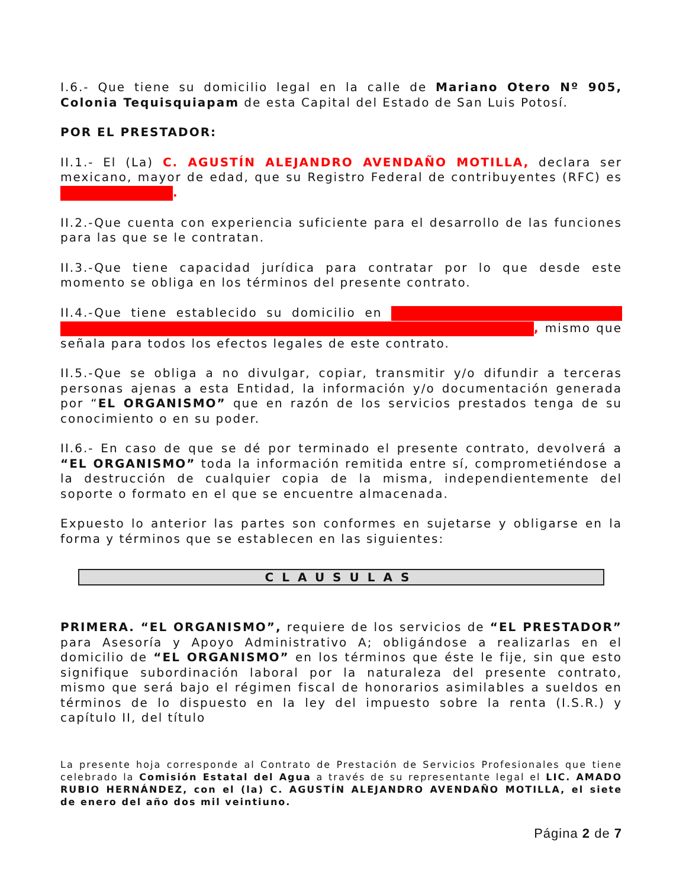I.6.- Que tiene su domicilio legal en la calle de Mariano Otero Nº 905, Colonia Tequisquiapam de esta Capital del Estado de San Luis Potosí.
POR EL PRESTADOR:
II.1.- El (La) C. AGUSTÍN ALEJANDRO AVENDAÑO MOTILLA, declara ser mexicano, mayor de edad, que su Registro Federal de contribuyentes (RFC) es .
II.2.-Que cuenta con experiencia suficiente para el desarrollo de las funciones para las que se le contratan.
II.3.-Que tiene capacidad jurídica para contratar por lo que desde este momento se obliga en los términos del presente contrato.
II.4.-Que tiene establecido su domicilio en , mismo que señala para todos los efectos legales de este contrato.
II.5.-Que se obliga a no divulgar, copiar, transmitir y/o difundir a terceras personas ajenas a esta Entidad, la información y/o documentación generada por “EL ORGANISMO” que en razón de los servicios prestados tenga de su conocimiento o en su poder.
II.6.- En caso de que se dé por terminado el presente contrato, devolverá a “EL ORGANISMO” toda la información remitida entre sí, comprometiéndose a la destrucción de cualquier copia de la misma, independientemente del soporte o formato en el que se encuentre almacenada.
Expuesto lo anterior las partes son conformes en sujetarse y obligarse en la forma y términos que se establecen en las siguientes:
CLAUSULAS
PRIMERA. “EL ORGANISMO”, requiere de los servicios de “EL PRESTADOR” para Asesoría y Apoyo Administrativo A; obligándose a realizarlas en el domicilio de “EL ORGANISMO” en los términos que éste le fije, sin que esto signifique subordinación laboral por la naturaleza del presente contrato, mismo que será bajo el régimen fiscal de honorarios asimilables a sueldos en términos de lo dispuesto en la ley del impuesto sobre la renta (I.S.R.) y capítulo II, del título
La presente hoja corresponde al Contrato de Prestación de Servicios Profesionales que tiene celebrado la Comisión Estatal del Agua a través de su representante legal el LIC. AMADO RUBIO HERNÁNDEZ, con el (la) C. AGUSTÍN ALEJANDRO AVENDAÑO MOTILLA, el siete de enero del año dos mil veintiuno.
Página 2 de 7